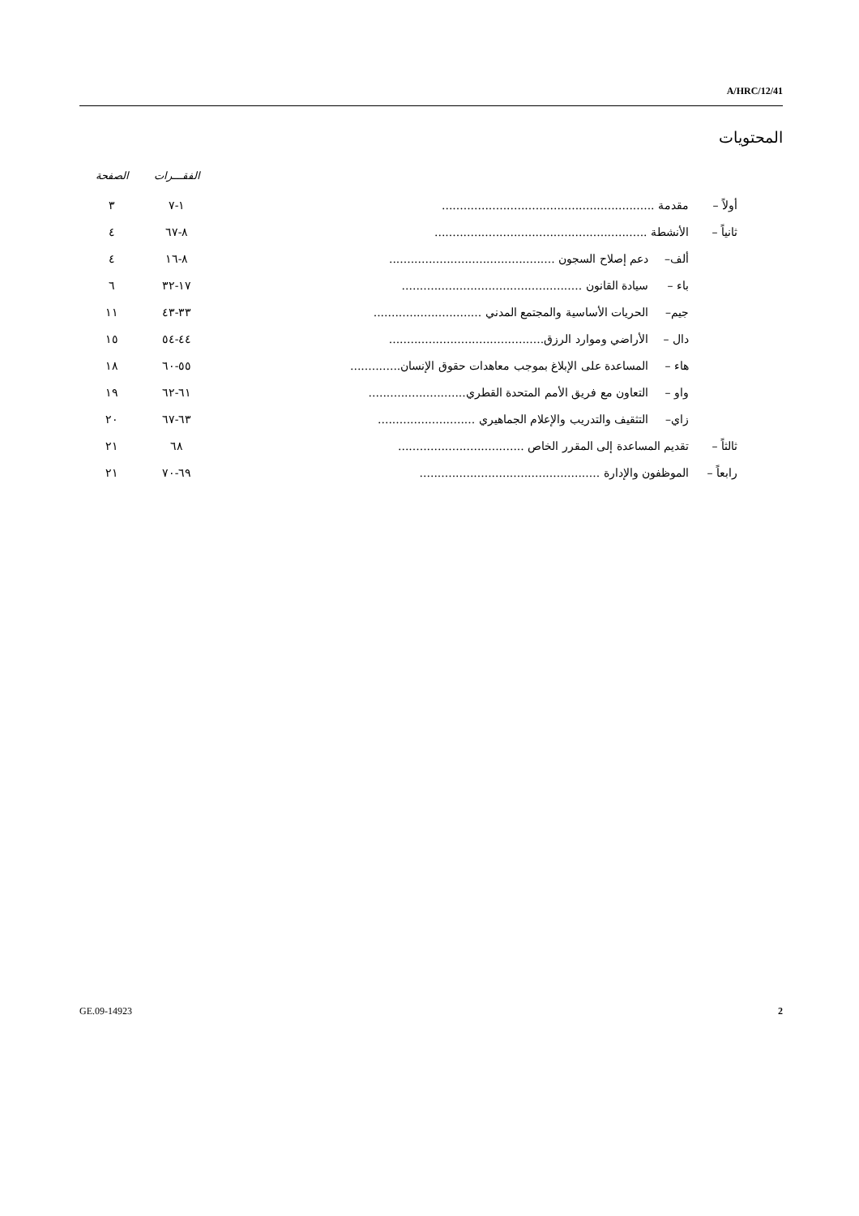A/HRC/12/41
المحتويات
| | | | الفقـــرات | الصفحة |
| --- | --- | --- | --- | --- |
| أولاً – | مقدمة ........................................................... | | ١-٧ | ٣ |
| ثانياً – | الأنشطة ........................................................... | | ٨-٦٧ | ٤ |
| | ألف– | دعم إصلاح السجون .............................................. | ٨-١٦ | ٤ |
| | باء – | سيادة القانون .................................................. | ١٧-٣٢ | ٦ |
| | جيم– | الحريات الأساسية والمجتمع المدني .............................. | ٣٣-٤٣ | ١١ |
| | دال – | الأراضي وموارد الرزق........................................... | ٤٤-٥٤ | ١٥ |
| | هاء – | المساعدة على الإبلاغ بموجب معاهدات حقوق الإنسان.............. | ٥٥-٦٠ | ١٨ |
| | واو – | التعاون مع فريق الأمم المتحدة القطري........................... | ٦١-٦٢ | ١٩ |
| | زاي– | التثقيف والتدريب والإعلام الجماهيري ........................... | ٦٣-٦٧ | ٢٠ |
| ثالثاً – | تقديم المساعدة إلى المقرر الخاص ................................... | | ٦٨ | ٢١ |
| رابعاً – | الموظفون والإدارة .................................................. | | ٦٩-٧٠ | ٢١ |
GE.09-14923 2